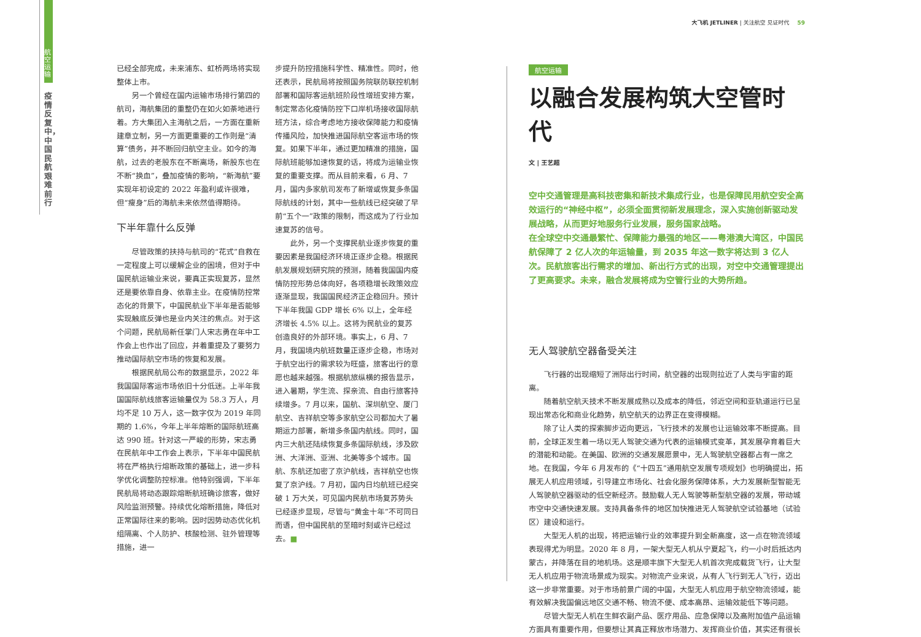航空运输
疫情反复中，中国民航艰难前行
已经全部完成，未来浦东、虹桥两场将实现整体上市。
另一个曾经在国内运输市场排行第四的航司，海航集团的重整仍在如火如荼地进行着。方大集团入主海航之后，一方面在重新建章立制，另一方面更重要的工作则是“清算”债务，并不断回归航空主业。如今的海航，过去的老股东在不断离场，新股东也在不断“换血”，叠加疫情的影响，“新海航”要实现年初设定的 2022 年盈利或许很难，但“瘦身”后的海航未来依然值得期待。
下半年靠什么反弹
尽管政策的扶持与航司的“花式”自救在一定程度上可以缓解企业的困境，但对于中国民航运输业来说，要真正实现复苏，显然还是要依靠自身、依靠主业。在疫情防控常态化的背景下，中国民航业下半年是否能够实现触底反弹也是业内关注的焦点。对于这个问题，民航局新任掌门人宋志勇在年中工作会上也作出了回应，并着重提及了要努力推动国际航空市场的恢复和发展。
根据民航局公布的数据显示，2022 年我国国际客运市场依旧十分低迷。上半年我国国际航线旅客运输量仅为 58.3 万人，月均不足 10 万人，这一数字仅为 2019 年同期的 1.6%，今年上半年熔断的国际航班高达 990 班。针对这一严峻的形势，宋志勇在民航年中工作会上表示，下半年中国民航将在严格执行熔断政策的基础上，进一步科学优化调整防控标准。他特别强调，下半年民航局将动态跟踪熔断航班确诊旅客，做好风险监测预警。持续优化熔断措施，降低对正常国际往来的影响。因时因势动态优化机组隔离、个人防护、核酸检测、驻外管理等措施，进一
步提升防控措施科学性、精准性。同时，他还表示，民航局将按照国务院联防联控机制部署和国际客运航班阶段性增班安排方案，制定常态化疫情防控下口岸机场接收国际航班方法，综合考虑地方接收保障能力和疫情传播风险，加快推进国际航空客运市场的恢复。如果下半年，通过更加精准的措施，国际航班能够加速恢复的话，将成为运输业恢复的重要支撑。而从目前来看，6 月、7 月，国内多家航司发布了新增或恢复多条国际航线的计划，其中一些航线已经突破了早前“五个一”政策的限制，而这成为了行业加速复苏的信号。
此外，另一个支撑民航业逐步恢复的重要因素是我国经济环境正逐步企稳。根据民航发展规划研究院的预测，随着我国国内疫情防控形势总体向好，各项稳增长政策效应逐渐显现，我国国民经济正企稳回升。预计下半年我国 GDP 增长 6% 以上，全年经济增长 4.5% 以上。这将为民航业的复苏创造良好的外部环境。事实上，6 月、7 月，我国境内航班数量正逐步企稳，市场对于航空出行的需求较为旺盛，旅客出行的意愿也越来越强。根据航旅纵横的报告显示，进入暑期，学生流、探亲流、自由行旅客持续增多。7 月以来，国航、深圳航空、厦门航空、吉祥航空等多家航空公司都加大了暑期运力部署，新增多条国内航线。同时，国内三大航还陆续恢复多条国际航线，涉及欧洲、大洋洲、亚洲、北美等多个城市。国航、东航还加密了京沪航线，吉祥航空也恢复了京沪线。7 月初，国内日均航班已经突破 1 万大关，可见国内民航市场复苏势头已经逐步显现，尽管与“黄金十年”不可同日而语，但中国民航的至暗时刻或许已经过去。■
大飞机 JETLINER | 关注航空 见证时代 59
航空运输
以融合发展构筑大空管时代
文 | 王艺超
空中交通管理是高科技密集和新技术集成行业，也是保障民用航空安全高效运行的“神经中枢”，必须全面贯彻新发展理念，深入实施创新驱动发展战略，从而更好地服务行业发展，服务国家战略。
在全球空中交通最繁忙、保障能力最强的地区——粤港澳大湾区，中国民航保障了 2 亿人次的年运输量，到 2035 年这一数字将达到 3 亿人次。民航旅客出行需求的增加、新出行方式的出现，对空中交通管理提出了更高要求。未来，融合发展将成为空管行业的大势所趋。
无人驾驶航空器备受关注
飞行器的出现缩短了洲际出行时间，航空器的出现则拉近了人类与宇宙的距离。
随着航空航天技术不断发展成熟以及成本的降低，邻近空间和亚轨道运行已呈现出常态化和商业化趋势，航空航天的边界正在变得模糊。
除了让人类的探索脚步迈向更远，飞行技术的发展也让运输效率不断提高。目前，全球正发生着一场以无人驾驶交通为代表的运输模式变革，其发展孕育着巨大的潜能和动能。在美国、欧洲的交通发展愿景中，无人驾驶航空器都占有一席之地。在我国，今年 6 月发布的《“十四五”通用航空发展专项规划》也明确提出，拓展无人机应用领域，引导建立市场化、社会化服务保障体系，大力发展新型智能无人驾驶航空器驱动的低空新经济。鼓励载人无人驾驶等新型航空器的发展，带动城市空中交通快速发展。支持具备条件的地区加快推进无人驾驶航空试验基地（试验区）建设和运行。
大型无人机的出现，将把运输行业的效率提升到全新高度，这一点在物流领域表现得尤为明显。2020 年 8 月，一架大型无人机从宁夏起飞，约一小时后抵达内蒙古，并降落在目的地机场。这是顺丰旗下大型无人机首次完成载货飞行，让大型无人机应用于物流场景成为现实。对物流产业来说，从有人飞行到无人飞行，迈出这一步非常重要。对于市场前景广阔的中国，大型无人机应用于航空物流领域，能有效解决我国偏远地区交通不畅、物流不便、成本高昂、运输效能低下等问题。
尽管大型无人机在生鲜农副产品、医疗用品、应急保障以及高附加值产品运输方面具有重要作用，但要想让其真正释放市场潜力、发挥商业价值，其实还有很长